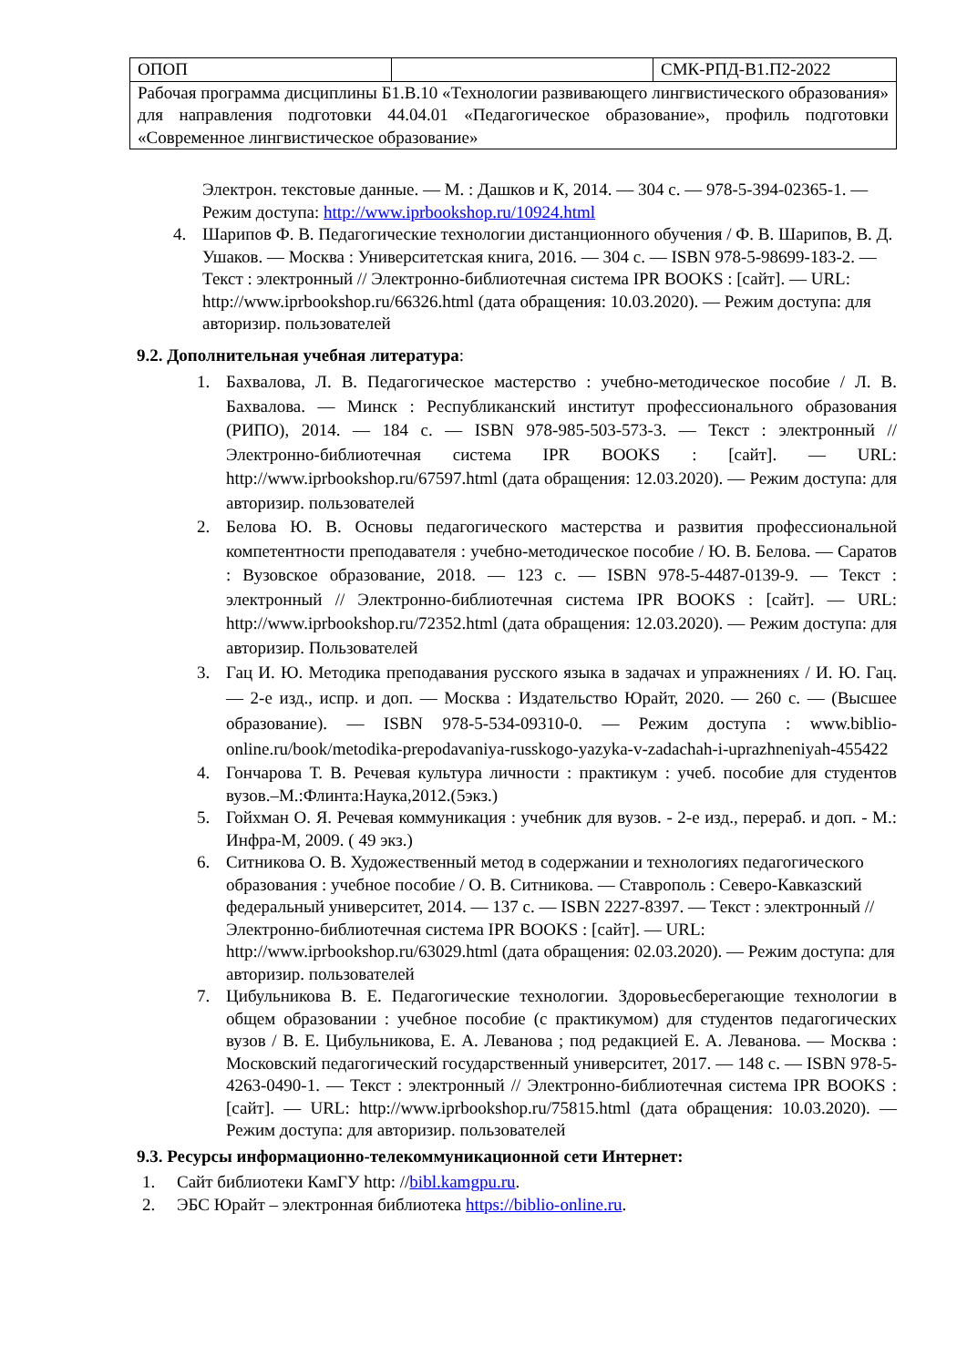| ОПОП | | СМК-РПД-В1.П2-2022 |
| Рабочая программа дисциплины Б1.В.10 «Технологии развивающего лингвистического образования» для направления подготовки 44.04.01 «Педагогическое образование», профиль подготовки «Современное лингвистическое образование» | | |
Электрон. текстовые данные. — М. : Дашков и К, 2014. — 304 с. — 978-5-394-02365-1. — Режим доступа: http://www.iprbookshop.ru/10924.html
4. Шарипов Ф. В. Педагогические технологии дистанционного обучения / Ф. В. Шарипов, В. Д. Ушаков. — Москва : Университетская книга, 2016. — 304 с. — ISBN 978-5-98699-183-2. — Текст : электронный // Электронно-библиотечная система IPR BOOKS : [сайт]. — URL: http://www.iprbookshop.ru/66326.html (дата обращения: 10.03.2020). — Режим доступа: для авторизир. пользователей
9.2. Дополнительная учебная литература:
1. Бахвалова, Л. В. Педагогическое мастерство : учебно-методическое пособие / Л. В. Бахвалова. — Минск : Республиканский институт профессионального образования (РИПО), 2014. — 184 с. — ISBN 978-985-503-573-3. — Текст : электронный // Электронно-библиотечная система IPR BOOKS : [сайт]. — URL: http://www.iprbookshop.ru/67597.html (дата обращения: 12.03.2020). — Режим доступа: для авторизир. пользователей
2. Белова Ю. В. Основы педагогического мастерства и развития профессиональной компетентности преподавателя : учебно-методическое пособие / Ю. В. Белова. — Саратов : Вузовское образование, 2018. — 123 с. — ISBN 978-5-4487-0139-9. — Текст : электронный // Электронно-библиотечная система IPR BOOKS : [сайт]. — URL: http://www.iprbookshop.ru/72352.html (дата обращения: 12.03.2020). — Режим доступа: для авторизир. Пользователей
3. Гац И. Ю. Методика преподавания русского языка в задачах и упражнениях / И. Ю. Гац. — 2-е изд., испр. и доп. — Москва : Издательство Юрайт, 2020. — 260 с. — (Высшее образование). — ISBN 978-5-534-09310-0. — Режим доступа : www.biblio-online.ru/book/metodika-prepodavaniya-russkogo-yazyka-v-zadachah-i-uprazhneniyah-455422
4. Гончарова Т. В. Речевая культура личности : практикум : учеб. пособие для студентов вузов.–М.:Флинта:Наука,2012.(5экз.)
5. Гойхман О. Я. Речевая коммуникация : учебник для вузов. - 2-е изд., перераб. и доп. - М.: Инфра-М, 2009. ( 49 экз.)
6. Ситникова О. В. Художественный метод в содержании и технологиях педагогического образования : учебное пособие / О. В. Ситникова. — Ставрополь : Северо-Кавказский федеральный университет, 2014. — 137 с. — ISBN 2227-8397. — Текст : электронный // Электронно-библиотечная система IPR BOOKS : [сайт]. — URL: http://www.iprbookshop.ru/63029.html (дата обращения: 02.03.2020). — Режим доступа: для авторизир. пользователей
7. Цибульникова В. Е. Педагогические технологии. Здоровьесберегающие технологии в общем образовании : учебное пособие (с практикумом) для студентов педагогических вузов / В. Е. Цибульникова, Е. А. Леванова ; под редакцией Е. А. Леванова. — Москва : Московский педагогический государственный университет, 2017. — 148 с. — ISBN 978-5-4263-0490-1. — Текст : электронный // Электронно-библиотечная система IPR BOOKS : [сайт]. — URL: http://www.iprbookshop.ru/75815.html (дата обращения: 10.03.2020). — Режим доступа: для авторизир. пользователей
9.3. Ресурсы информационно-телекоммуникационной сети Интернет:
1. Сайт библиотеки КамГУ http: //bibl.kamgpu.ru.
2. ЭБС Юрайт – электронная библиотека https://biblio-online.ru.